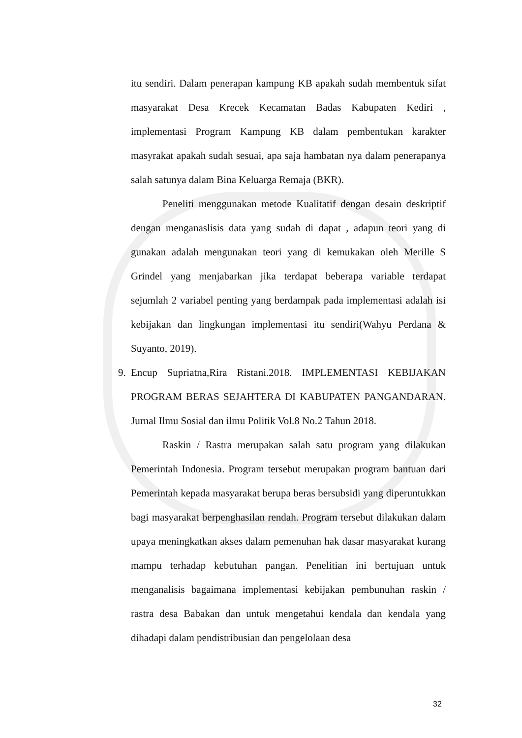itu sendiri. Dalam penerapan kampung KB apakah sudah membentuk sifat masyarakat Desa Krecek Kecamatan Badas Kabupaten Kediri , implementasi Program Kampung KB dalam pembentukan karakter masyrakat apakah sudah sesuai, apa saja hambatan nya dalam penerapanya salah satunya dalam Bina Keluarga Remaja (BKR).
Peneliti menggunakan metode Kualitatif dengan desain deskriptif dengan menganaslisis data yang sudah di dapat , adapun teori yang di gunakan adalah mengunakan teori yang di kemukakan oleh Merille S Grindel yang menjabarkan jika terdapat beberapa variable terdapat sejumlah 2 variabel penting yang berdampak pada implementasi adalah isi kebijakan dan lingkungan implementasi itu sendiri(Wahyu Perdana & Suyanto, 2019).
9. Encup Supriatna,Rira Ristani.2018. IMPLEMENTASI KEBIJAKAN PROGRAM BERAS SEJAHTERA DI KABUPATEN PANGANDARAN. Jurnal Ilmu Sosial dan ilmu Politik Vol.8 No.2 Tahun 2018.
Raskin / Rastra merupakan salah satu program yang dilakukan Pemerintah Indonesia. Program tersebut merupakan program bantuan dari Pemerintah kepada masyarakat berupa beras bersubsidi yang diperuntukkan bagi masyarakat berpenghasilan rendah. Program tersebut dilakukan dalam upaya meningkatkan akses dalam pemenuhan hak dasar masyarakat kurang mampu terhadap kebutuhan pangan. Penelitian ini bertujuan untuk menganalisis bagaimana implementasi kebijakan pembunuhan raskin / rastra desa Babakan dan untuk mengetahui kendala dan kendala yang dihadapi dalam pendistribusian dan pengelolaan desa
32